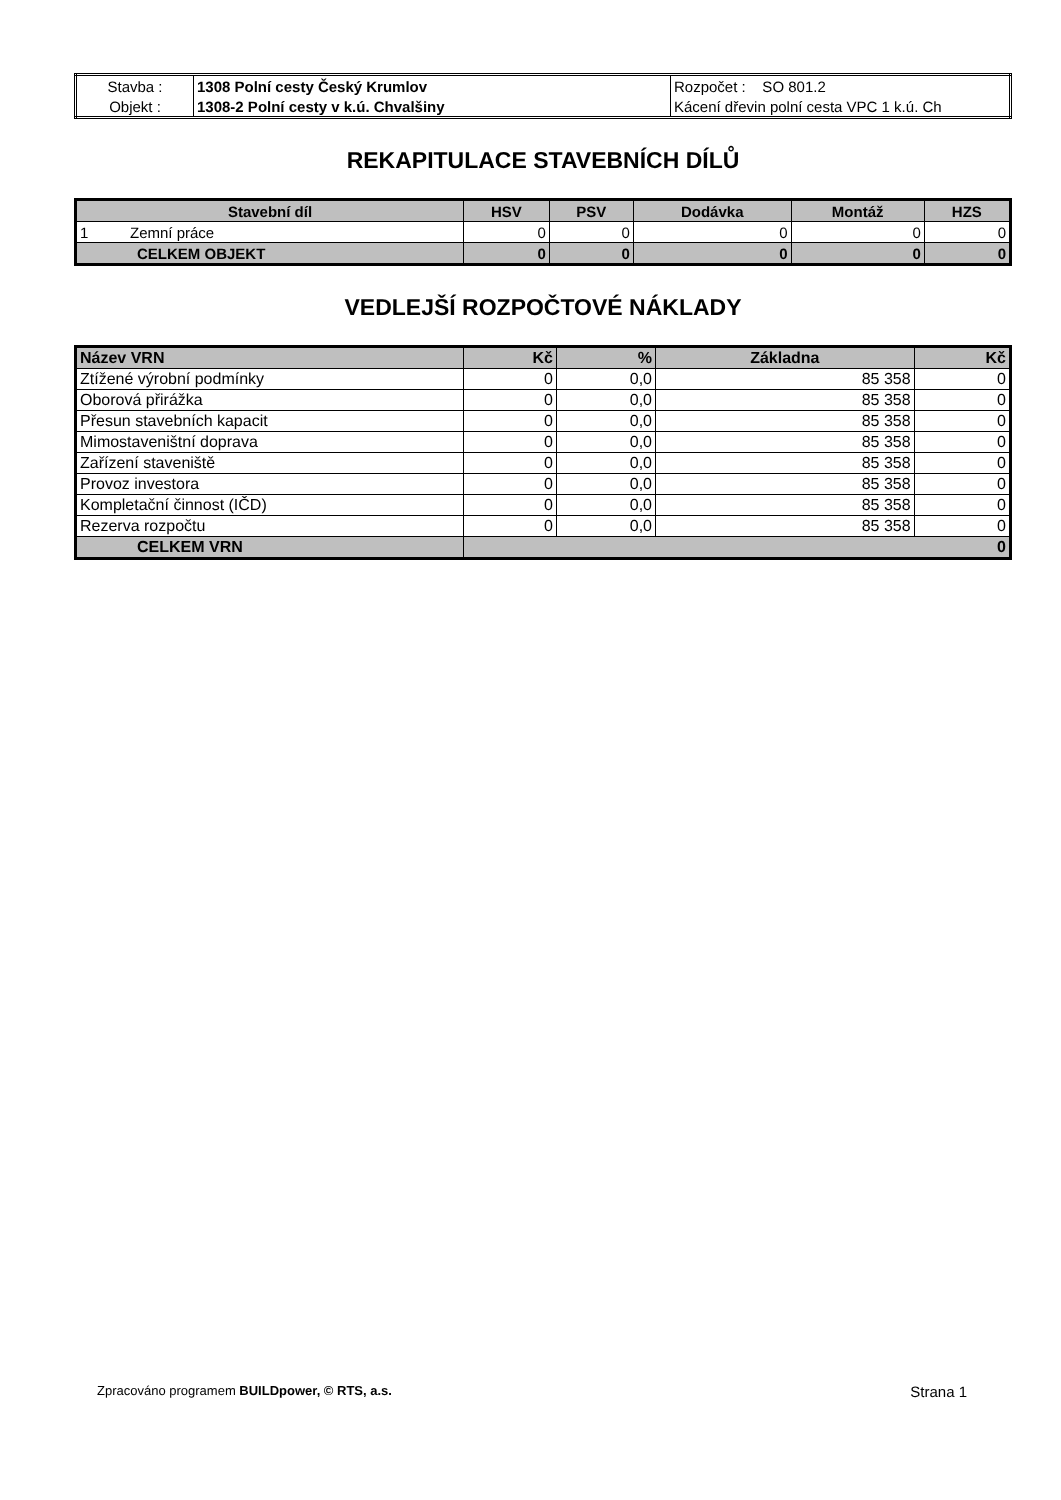| Stavba : | 1308 Polní cesty Český Krumlov | Rozpočet : SO 801.2 |
| Objekt : | 1308-2 Polní cesty v k.ú. Chvalšiny | Kácení dřevin polní cesta VPC 1 k.ú. Ch |
REKAPITULACE STAVEBNÍCH DÍLŮ
| Stavební díl | HSV | PSV | Dodávka | Montáž | HZS |
| --- | --- | --- | --- | --- | --- |
| 1 Zemní práce | 0 | 0 | 0 | 0 | 0 |
| CELKEM OBJEKT | 0 | 0 | 0 | 0 | 0 |
VEDLEJŠÍ ROZPOČTOVÉ NÁKLADY
| Název VRN | Kč | % | Základna | Kč |
| Ztížené výrobní podmínky | 0 | 0,0 | 85 358 | 0 |
| Oborová přirážka | 0 | 0,0 | 85 358 | 0 |
| Přesun stavebních kapacit | 0 | 0,0 | 85 358 | 0 |
| Mimostaveništní doprava | 0 | 0,0 | 85 358 | 0 |
| Zařízení staveniště | 0 | 0,0 | 85 358 | 0 |
| Provoz investora | 0 | 0,0 | 85 358 | 0 |
| Kompletační činnost (IČD) | 0 | 0,0 | 85 358 | 0 |
| Rezerva rozpočtu | 0 | 0,0 | 85 358 | 0 |
| CELKEM VRN | 0 | | | |
Zpracováno programem BUILDpower, © RTS, a.s. Strana 1